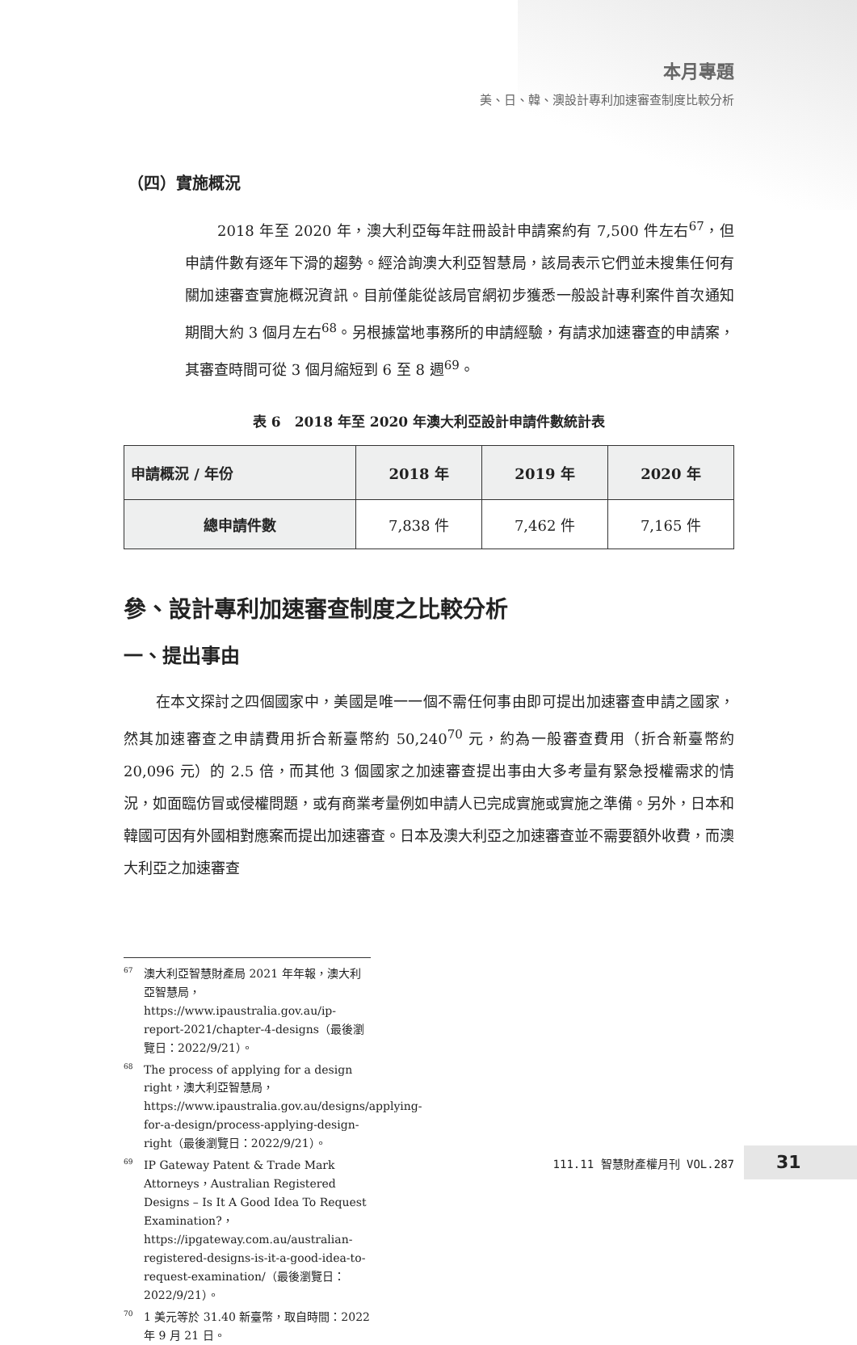本月專題
美、日、韓、澳設計專利加速審查制度比較分析
（四）實施概況
2018 年至 2020 年，澳大利亞每年註冊設計申請案約有 7,500 件左右<sup>67</sup>，但申請件數有逐年下滑的趨勢。經洽詢澳大利亞智慧局，該局表示它們並未搜集任何有關加速審查實施概況資訊。目前僅能從該局官網初步獲悉一般設計專利案件首次通知期間大約 3 個月左右<sup>68</sup>。另根據當地事務所的申請經驗，有請求加速審查的申請案，其審查時間可從 3 個月縮短到 6 至 8 週<sup>69</sup>。
表 6　2018 年至 2020 年澳大利亞設計申請件數統計表
| 申請概況 / 年份 | 2018 年 | 2019 年 | 2020 年 |
| --- | --- | --- | --- |
| 總申請件數 | 7,838 件 | 7,462 件 | 7,165 件 |
參、設計專利加速審查制度之比較分析
一、提出事由
在本文探討之四個國家中，美國是唯一一個不需任何事由即可提出加速審查申請之國家，然其加速審查之申請費用折合新臺幣約 50,240<sup>70</sup> 元，約為一般審查費用（折合新臺幣約 20,096 元）的 2.5 倍，而其他 3 個國家之加速審查提出事由大多考量有緊急授權需求的情況，如面臨仿冒或侵權問題，或有商業考量例如申請人已完成實施或實施之準備。另外，日本和韓國可因有外國相對應案而提出加速審查。日本及澳大利亞之加速審查並不需要額外收費，而澳大利亞之加速審查
<sup>67</sup> 澳大利亞智慧財產局 2021 年年報，澳大利亞智慧局，https://www.ipaustralia.gov.au/ip-report-2021/chapter-4-designs（最後瀏覽日：2022/9/21）。
<sup>68</sup> The process of applying for a design right，澳大利亞智慧局，https://www.ipaustralia.gov.au/designs/applying-for-a-design/process-applying-design-right（最後瀏覽日：2022/9/21）。
<sup>69</sup>IP Gateway Patent & Trade Mark Attorneys，Australian Registered Designs – Is It A Good Idea To Request Examination?，https://ipgateway.com.au/australian-registered-designs-is-it-a-good-idea-to-request-examination/（最後瀏覽日：2022/9/21）。
<sup>70</sup> 1 美元等於 31.40 新臺幣，取自時間：2022 年 9 月 21 日。
111.11 智慧財產權月刊 VOL.287 31